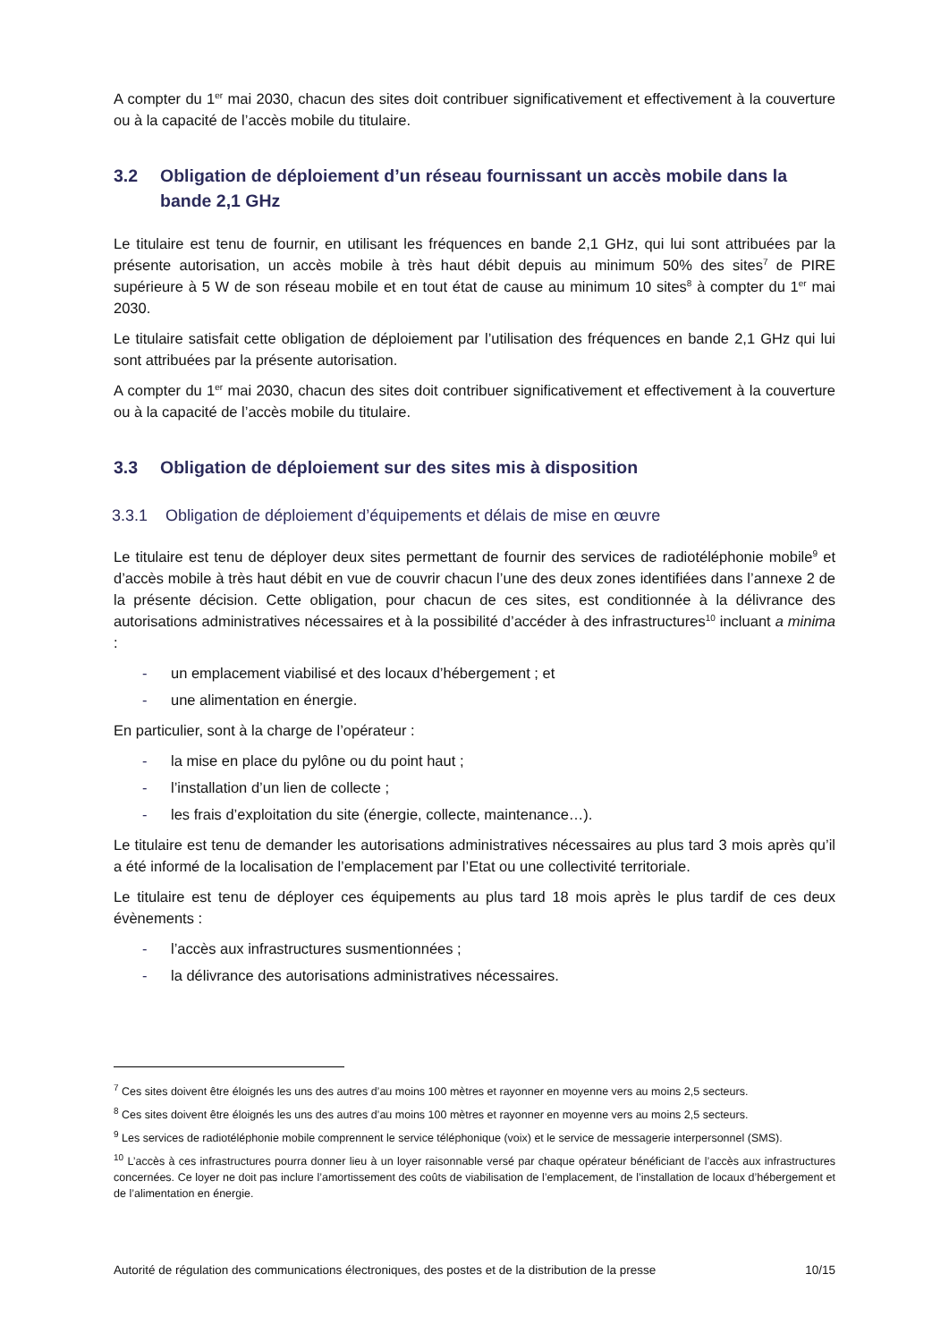A compter du 1<sup>er</sup> mai 2030, chacun des sites doit contribuer significativement et effectivement à la couverture ou à la capacité de l’accès mobile du titulaire.
3.2 Obligation de déploiement d’un réseau fournissant un accès mobile dans la bande 2,1 GHz
Le titulaire est tenu de fournir, en utilisant les fréquences en bande 2,1 GHz, qui lui sont attribuées par la présente autorisation, un accès mobile à très haut débit depuis au minimum 50% des sites<sup>7</sup> de PIRE supérieure à 5 W de son réseau mobile et en tout état de cause au minimum 10 sites<sup>8</sup> à compter du 1<sup>er</sup> mai 2030.
Le titulaire satisfait cette obligation de déploiement par l’utilisation des fréquences en bande 2,1 GHz qui lui sont attribuées par la présente autorisation.
A compter du 1<sup>er</sup> mai 2030, chacun des sites doit contribuer significativement et effectivement à la couverture ou à la capacité de l’accès mobile du titulaire.
3.3 Obligation de déploiement sur des sites mis à disposition
3.3.1 Obligation de déploiement d’équipements et délais de mise en œuvre
Le titulaire est tenu de déployer deux sites permettant de fournir des services de radiotéléphonie mobile<sup>9</sup> et d’accès mobile à très haut débit en vue de couvrir chacun l’une des deux zones identifiées dans l’annexe 2 de la présente décision. Cette obligation, pour chacun de ces sites, est conditionnée à la délivrance des autorisations administratives nécessaires et à la possibilité d’accéder à des infrastructures<sup>10</sup> incluant a minima :
- un emplacement viabilisé et des locaux d’hébergement ; et
- une alimentation en énergie.
En particulier, sont à la charge de l’opérateur :
- la mise en place du pylône ou du point haut ;
- l’installation d’un lien de collecte ;
- les frais d’exploitation du site (énergie, collecte, maintenance…).
Le titulaire est tenu de demander les autorisations administratives nécessaires au plus tard 3 mois après qu’il a été informé de la localisation de l’emplacement par l’Etat ou une collectivité territoriale.
Le titulaire est tenu de déployer ces équipements au plus tard 18 mois après le plus tardif de ces deux évènements :
- l’accès aux infrastructures susmentionnées ;
- la délivrance des autorisations administratives nécessaires.
<sup>7</sup> Ces sites doivent être éloignés les uns des autres d’au moins 100 mètres et rayonner en moyenne vers au moins 2,5 secteurs.
<sup>8</sup> Ces sites doivent être éloignés les uns des autres d’au moins 100 mètres et rayonner en moyenne vers au moins 2,5 secteurs.
<sup>9</sup> Les services de radiotéléphonie mobile comprennent le service téléphonique (voix) et le service de messagerie interpersonnel (SMS).
<sup>10</sup> L’accès à ces infrastructures pourra donner lieu à un loyer raisonnable versé par chaque opérateur bénéficiant de l’accès aux infrastructures concernées. Ce loyer ne doit pas inclure l’amortissement des coûts de viabilisation de l’emplacement, de l’installation de locaux d’hébergement et de l’alimentation en énergie.
Autorité de régulation des communications électroniques, des postes et de la distribution de la presse 10/15